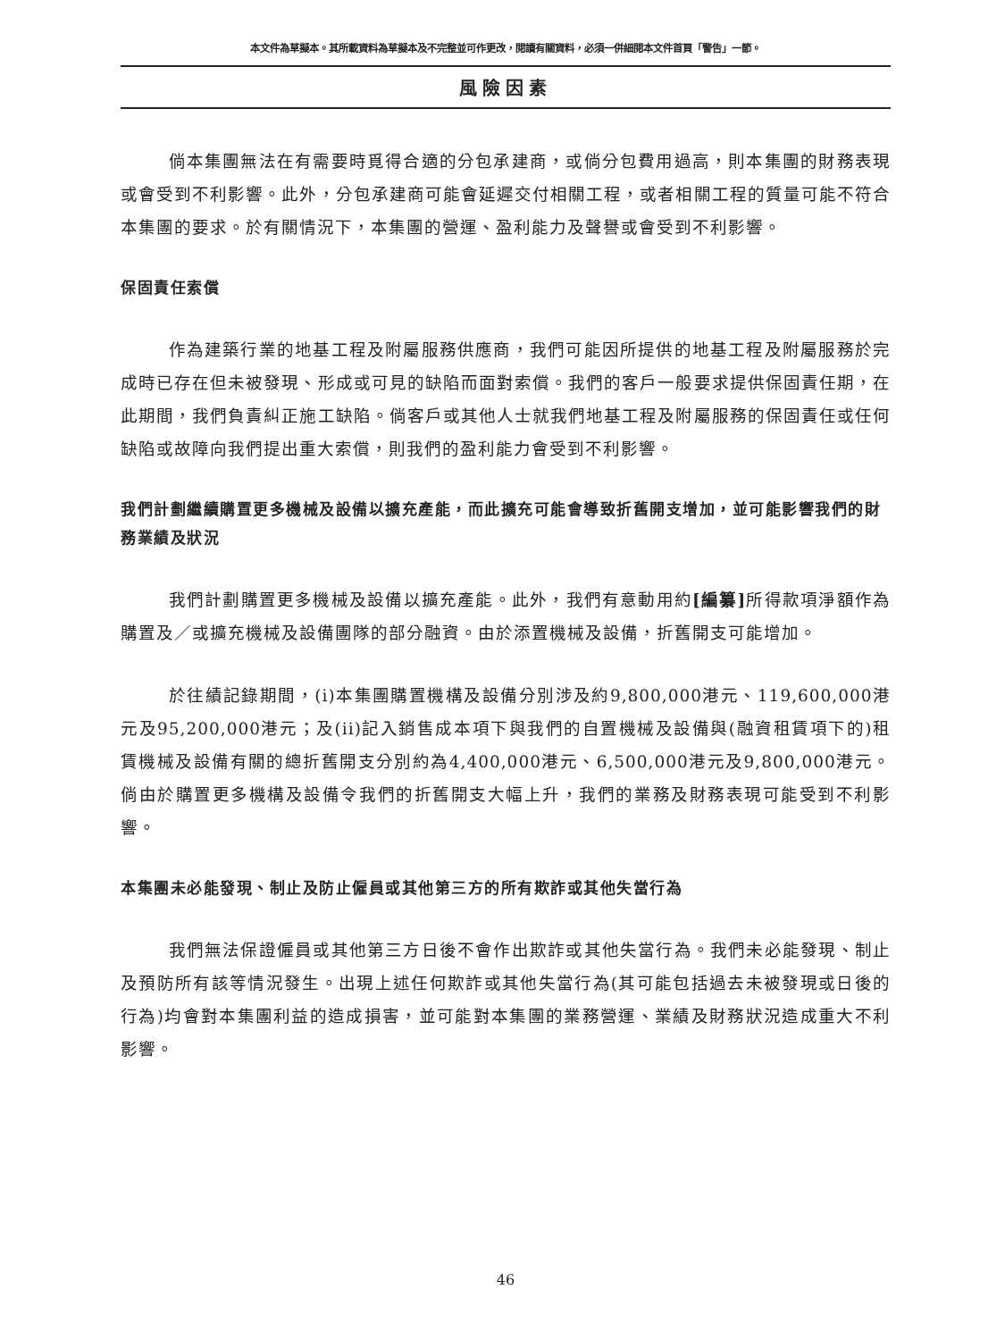本文件為草擬本。其所載資料為草擬本及不完整並可作更改，閱讀有關資料，必須一併細閱本文件首頁「警告」一節。
風險因素
倘本集團無法在有需要時覓得合適的分包承建商，或倘分包費用過高，則本集團的財務表現或會受到不利影響。此外，分包承建商可能會延遲交付相關工程，或者相關工程的質量可能不符合本集團的要求。於有關情況下，本集團的營運、盈利能力及聲譽或會受到不利影響。
保固責任索償
作為建築行業的地基工程及附屬服務供應商，我們可能因所提供的地基工程及附屬服務於完成時已存在但未被發現、形成或可見的缺陷而面對索償。我們的客戶一般要求提供保固責任期，在此期間，我們負責糾正施工缺陷。倘客戶或其他人士就我們地基工程及附屬服務的保固責任或任何缺陷或故障向我們提出重大索償，則我們的盈利能力會受到不利影響。
我們計劃繼續購置更多機械及設備以擴充產能，而此擴充可能會導致折舊開支增加，並可能影響我們的財務業績及狀況
我們計劃購置更多機械及設備以擴充產能。此外，我們有意動用約[編纂] 所得款項淨額作為購置及／或擴充機械及設備團隊的部分融資。由於添置機械及設備，折舊開支可能增加。
於往績記錄期間，(i)本集團購置機構及設備分別涉及約9,800,000港元、119,600,000港元及95,200,000港元；及(ii)記入銷售成本項下與我們的自置機械及設備與(融資租賃項下的)租賃機械及設備有關的總折舊開支分別約為4,400,000港元、6,500,000港元及9,800,000港元。倘由於購置更多機構及設備令我們的折舊開支大幅上升，我們的業務及財務表現可能受到不利影響。
本集團未必能發現、制止及防止僱員或其他第三方的所有欺詐或其他失當行為
我們無法保證僱員或其他第三方日後不會作出欺詐或其他失當行為。我們未必能發現、制止及預防所有該等情況發生。出現上述任何欺詐或其他失當行為(其可能包括過去未被發現或日後的行為)均會對本集團利益的造成損害，並可能對本集團的業務營運、業績及財務狀況造成重大不利影響。
46